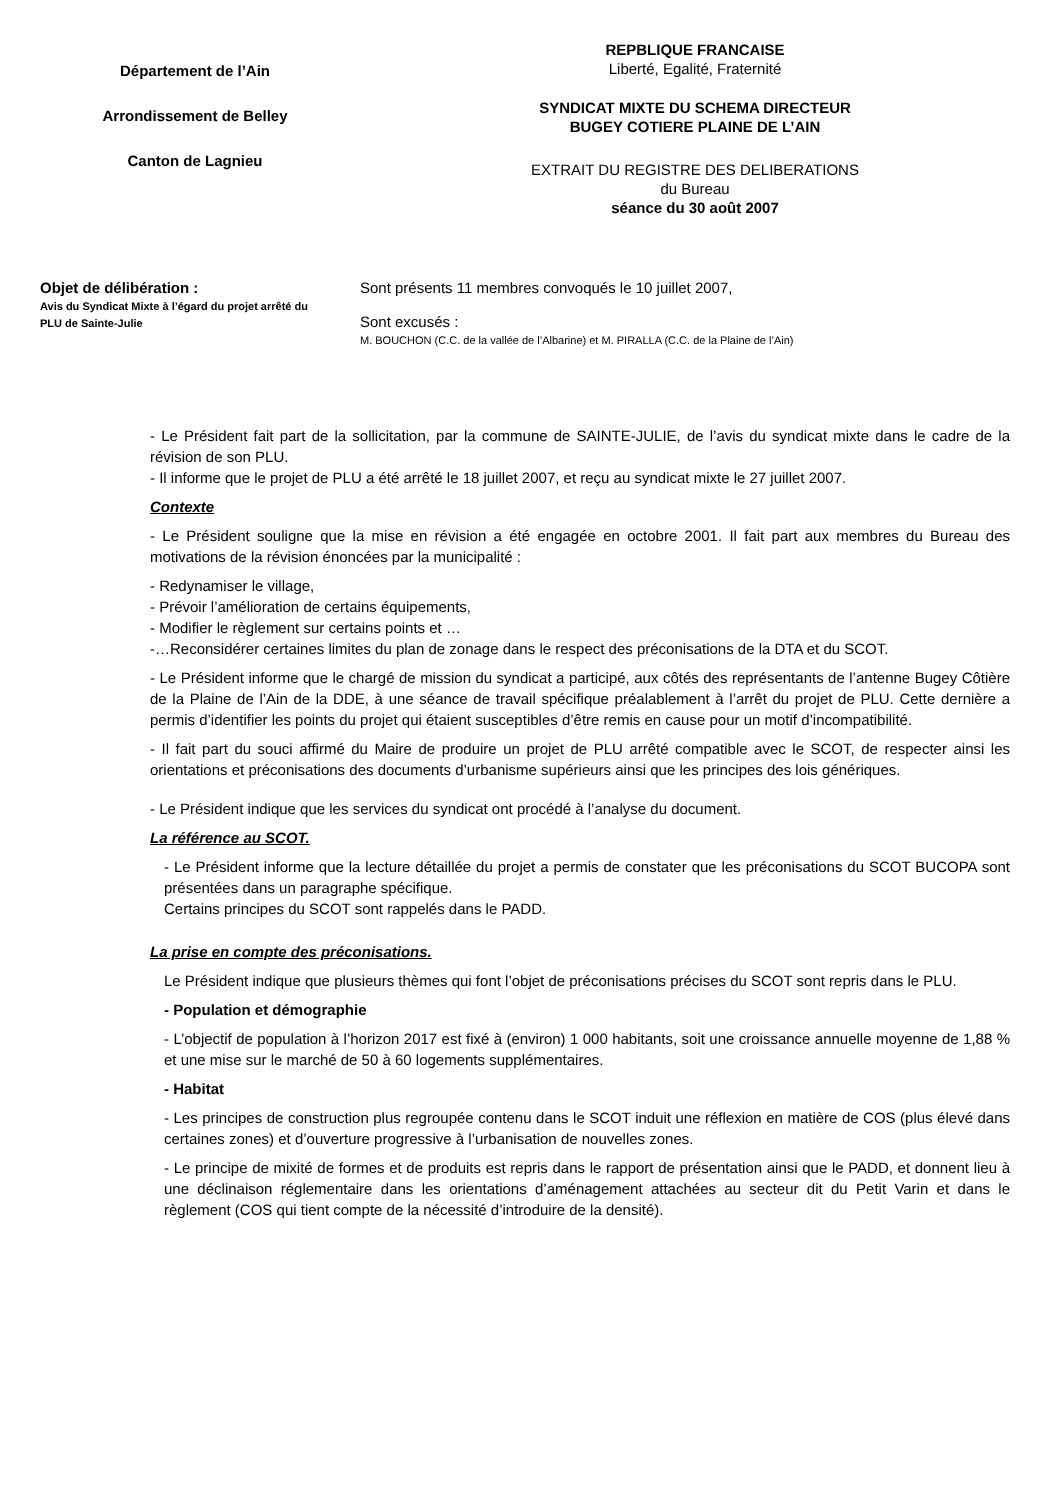Département de l’Ain
Arrondissement de Belley
Canton de Lagnieu
REPBLIQUE FRANCAISE
Liberté, Egalité, Fraternité
SYNDICAT MIXTE DU SCHEMA DIRECTEUR
BUGEY COTIERE PLAINE DE L’AIN
EXTRAIT DU REGISTRE DES DELIBERATIONS
du Bureau
séance du 30 août 2007
Objet de délibération :
Avis du Syndicat Mixte à l’égard du projet arrêté du PLU de Sainte-Julie
Sont présents 11 membres convoqués le 10 juillet 2007,
Sont excusés :
M. BOUCHON (C.C. de la vallée de l’Albarine) et M. PIRALLA (C.C. de la Plaine de l’Ain)
- Le Président fait part de la sollicitation, par la commune de SAINTE-JULIE, de l’avis du syndicat mixte dans le cadre de la révision de son PLU.
- Il informe que le projet de PLU a été arrêté le 18 juillet 2007, et reçu au syndicat mixte le 27 juillet 2007.
Contexte
- Le Président souligne que la mise en révision a été engagée en octobre 2001. Il fait part aux membres du Bureau des motivations de la révision énoncées par la municipalité :
- Redynamiser le village,
- Prévoir l’amélioration de certains équipements,
- Modifier le règlement sur certains points et …
-…Reconsidérer certaines limites du plan de zonage dans le respect des préconisations de la DTA et du SCOT.
- Le Président informe que le chargé de mission du syndicat a participé, aux côtés des représentants de l’antenne Bugey Côtière de la Plaine de l’Ain de la DDE, à une séance de travail spécifique préalablement à l’arrêt du projet de PLU. Cette dernière a permis d’identifier les points du projet qui étaient susceptibles d’être remis en cause pour un motif d’incompatibilité.
- Il fait part du souci affirmé du Maire de produire un projet de PLU arrêté compatible avec le SCOT, de respecter ainsi les orientations et préconisations des documents d’urbanisme supérieurs ainsi que les principes des lois génériques.
- Le Président indique que les services du syndicat ont procédé à l’analyse du document.
La référence au SCOT.
- Le Président informe que la lecture détaillée du projet a permis de constater que les préconisations du SCOT BUCOPA sont présentées dans un paragraphe spécifique.
Certains principes du SCOT sont rappelés dans le PADD.
La prise en compte des préconisations.
Le Président indique que plusieurs thèmes qui font l’objet de préconisations précises du SCOT sont repris dans le PLU.
- Population et démographie
- L’objectif de population à l’horizon 2017 est fixé à (environ) 1 000 habitants, soit une croissance annuelle moyenne de 1,88 % et une mise sur le marché de 50 à 60 logements supplémentaires.
- Habitat
- Les principes de construction plus regroupée contenu dans le SCOT induit une réflexion en matière de COS (plus élevé dans certaines zones) et d’ouverture progressive à l’urbanisation de nouvelles zones.
- Le principe de mixité de formes et de produits est repris dans le rapport de présentation ainsi que le PADD, et donnent lieu à une déclinaison réglementaire dans les orientations d’aménagement attachées au secteur dit du Petit Varin et dans le règlement (COS qui tient compte de la nécessité d’introduire de la densité).